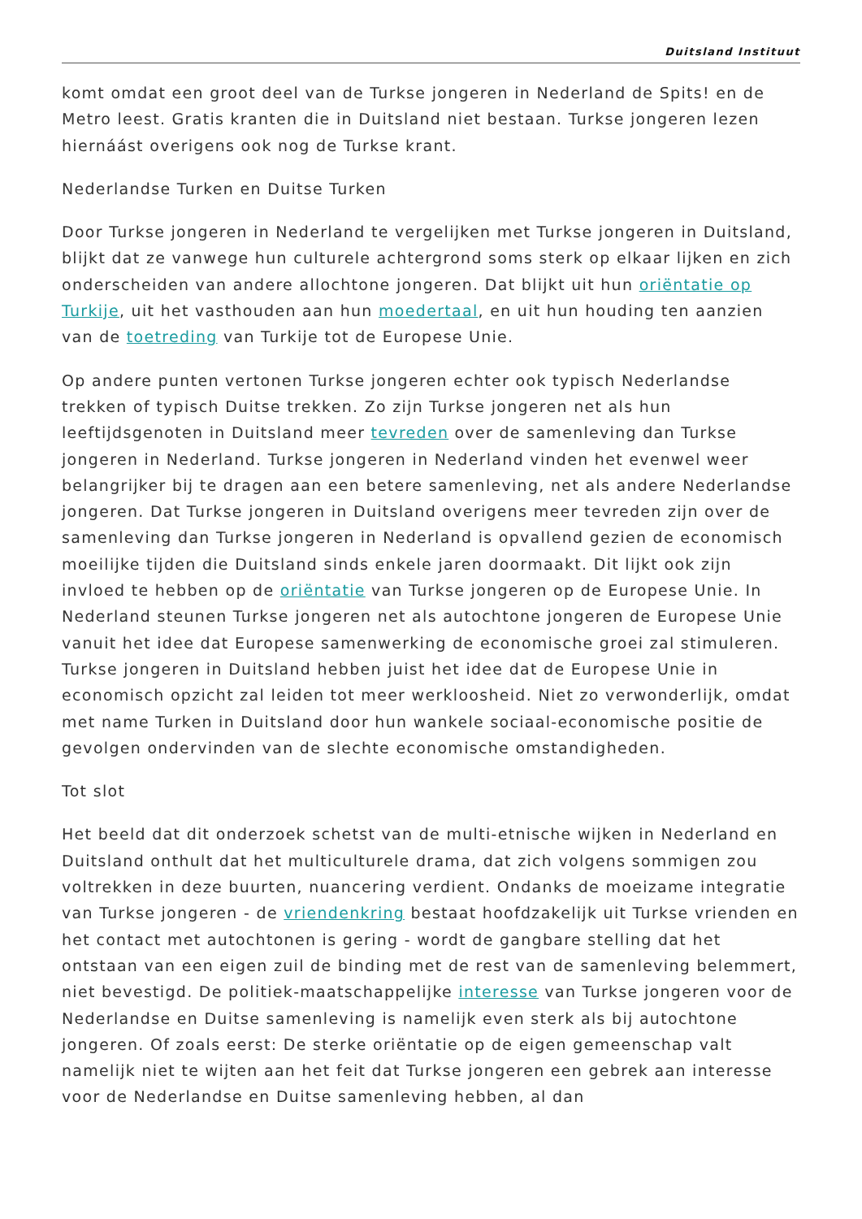Duitsland Instituut
komt omdat een groot deel van de Turkse jongeren in Nederland de Spits! en de Metro leest. Gratis kranten die in Duitsland niet bestaan. Turkse jongeren lezen hiernáást overigens ook nog de Turkse krant.
Nederlandse Turken en Duitse Turken
Door Turkse jongeren in Nederland te vergelijken met Turkse jongeren in Duitsland, blijkt dat ze vanwege hun culturele achtergrond soms sterk op elkaar lijken en zich onderscheiden van andere allochtone jongeren. Dat blijkt uit hun oriëntatie op Turkije, uit het vasthouden aan hun moedertaal, en uit hun houding ten aanzien van de toetreding van Turkije tot de Europese Unie.
Op andere punten vertonen Turkse jongeren echter ook typisch Nederlandse trekken of typisch Duitse trekken. Zo zijn Turkse jongeren net als hun leeftijdsgenoten in Duitsland meer tevreden over de samenleving dan Turkse jongeren in Nederland. Turkse jongeren in Nederland vinden het evenwel weer belangrijker bij te dragen aan een betere samenleving, net als andere Nederlandse jongeren. Dat Turkse jongeren in Duitsland overigens meer tevreden zijn over de samenleving dan Turkse jongeren in Nederland is opvallend gezien de economisch moeilijke tijden die Duitsland sinds enkele jaren doormaakt. Dit lijkt ook zijn invloed te hebben op de oriëntatie van Turkse jongeren op de Europese Unie. In Nederland steunen Turkse jongeren net als autochtone jongeren de Europese Unie vanuit het idee dat Europese samenwerking de economische groei zal stimuleren. Turkse jongeren in Duitsland hebben juist het idee dat de Europese Unie in economisch opzicht zal leiden tot meer werkloosheid. Niet zo verwonderlijk, omdat met name Turken in Duitsland door hun wankele sociaal-economische positie de gevolgen ondervinden van de slechte economische omstandigheden.
Tot slot
Het beeld dat dit onderzoek schetst van de multi-etnische wijken in Nederland en Duitsland onthult dat het multiculturele drama, dat zich volgens sommigen zou voltrekken in deze buurten, nuancering verdient. Ondanks de moeizame integratie van Turkse jongeren - de vriendenkring bestaat hoofdzakelijk uit Turkse vrienden en het contact met autochtonen is gering - wordt de gangbare stelling dat het ontstaan van een eigen zuil de binding met de rest van de samenleving belemmert, niet bevestigd. De politiek-maatschappelijke interesse van Turkse jongeren voor de Nederlandse en Duitse samenleving is namelijk even sterk als bij autochtone jongeren. Of zoals eerst: De sterke oriëntatie op de eigen gemeenschap valt namelijk niet te wijten aan het feit dat Turkse jongeren een gebrek aan interesse voor de Nederlandse en Duitse samenleving hebben, al dan